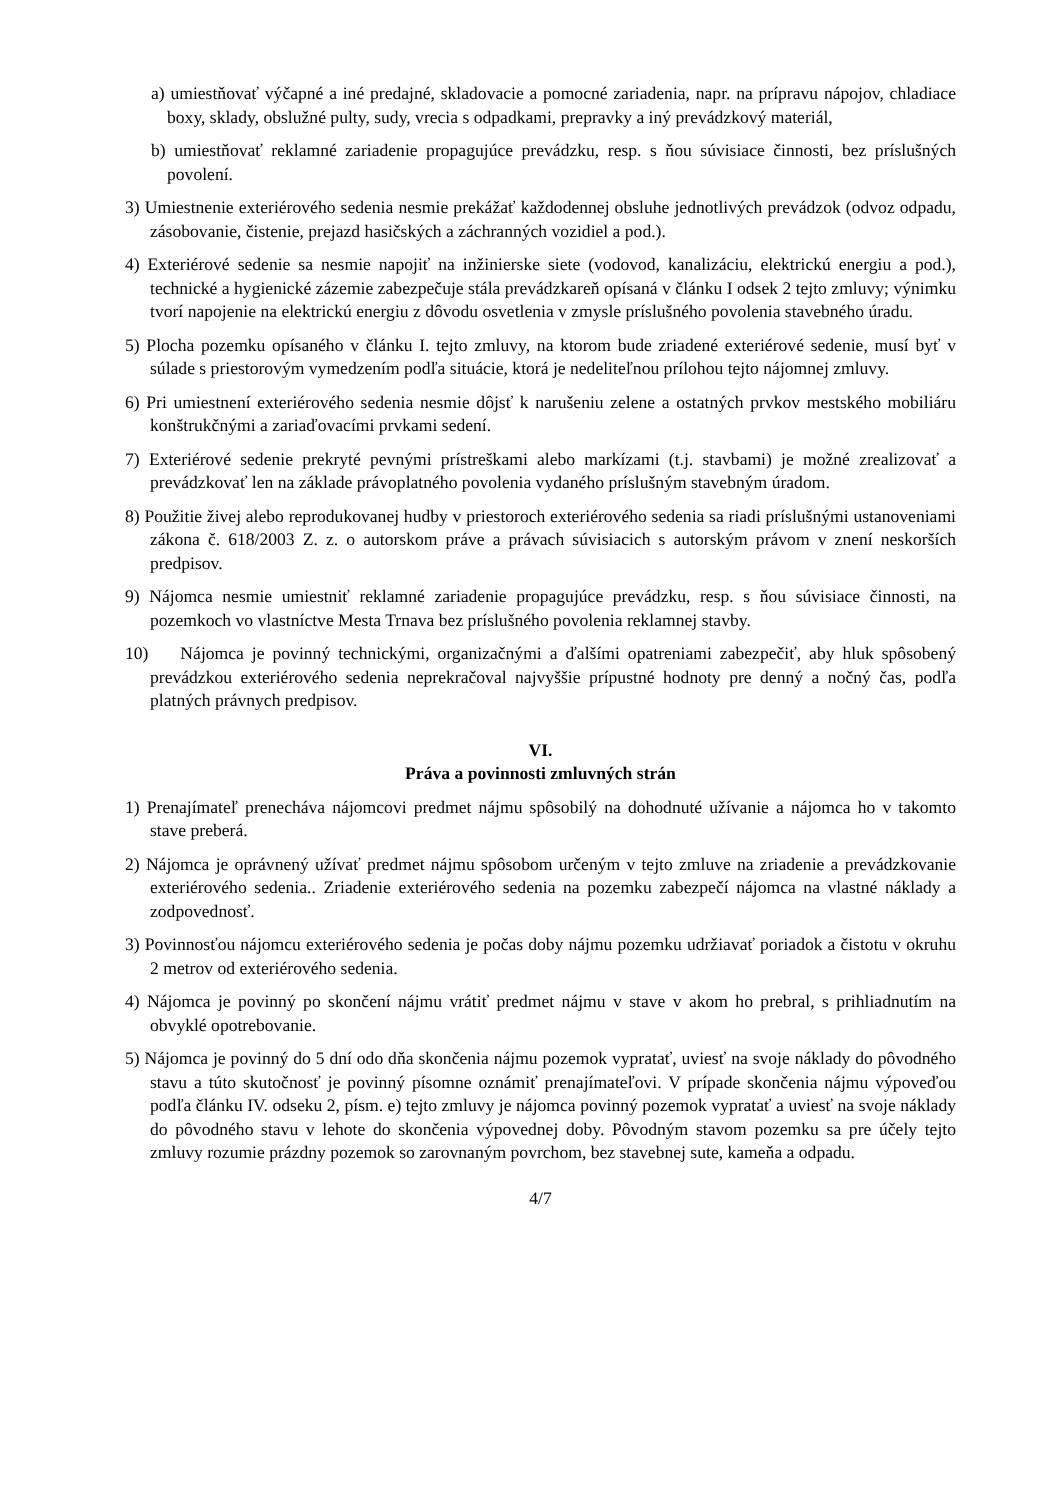a) umiestňovať výčapné a iné predajné, skladovacie a pomocné zariadenia, napr. na prípravu nápojov, chladiace boxy, sklady, obslužné pulty, sudy, vrecia s odpadkami, prepravky a iný prevádzkový materiál,
b) umiestňovať reklamné zariadenie propagujúce prevádzku, resp. s ňou súvisiace činnosti, bez príslušných povolení.
3) Umiestnenie exteriérového sedenia nesmie prekážať každodennej obsluhe jednotlivých prevádzok (odvoz odpadu, zásobovanie, čistenie, prejazd hasičských a záchranných vozidiel a pod.).
4) Exteriérové sedenie sa nesmie napojiť na inžinierske siete (vodovod, kanalizáciu, elektrickú energiu a pod.), technické a hygienické zázemie zabezpečuje stála prevádzkareň opísaná v článku I odsek 2 tejto zmluvy; výnimku tvorí napojenie na elektrickú energiu z dôvodu osvetlenia v zmysle príslušného povolenia stavebného úradu.
5) Plocha pozemku opísaného v článku I. tejto zmluvy, na ktorom bude zriadené exteriérové sedenie, musí byť v súlade s priestorovým vymedzením podľa situácie, ktorá je nedeliteľnou prílohou tejto nájomnej zmluvy.
6) Pri umiestnení exteriérového sedenia nesmie dôjsť k narušeniu zelene a ostatných prvkov mestského mobiliáru konštrukčnými a zariaďovacími prvkami sedení.
7) Exteriérové sedenie prekryté pevnými prístreškami alebo markízami (t.j. stavbami) je možné zrealizovať a prevádzkovať len na základe právoplatného povolenia vydaného príslušným stavebným úradom.
8) Použitie živej alebo reprodukovanej hudby v priestoroch exteriérového sedenia sa riadi príslušnými ustanoveniami zákona č. 618/2003 Z. z. o autorskom práve a právach súvisiacich s autorským právom v znení neskorších predpisov.
9) Nájomca nesmie umiestniť reklamné zariadenie propagujúce prevádzku, resp. s ňou súvisiace činnosti, na pozemkoch vo vlastníctve Mesta Trnava bez príslušného povolenia reklamnej stavby.
10) Nájomca je povinný technickými, organizačnými a ďalšími opatreniami zabezpečiť, aby hluk spôsobený prevádzkou exteriérového sedenia neprekračoval najvyššie prípustné hodnoty pre denný a nočný čas, podľa platných právnych predpisov.
VI.
Práva a povinnosti zmluvných strán
1) Prenajímateľ prenecháva nájomcovi predmet nájmu spôsobilý na dohodnuté užívanie a nájomca ho v takomto stave preberá.
2) Nájomca je oprávnený užívať predmet nájmu spôsobom určeným v tejto zmluve na zriadenie a prevádzkovanie exteriérového sedenia.. Zriadenie exteriérového sedenia na pozemku zabezpečí nájomca na vlastné náklady a zodpovednosť.
3) Povinnosťou nájomcu exteriérového sedenia je počas doby nájmu pozemku udržiavať poriadok a čistotu v okruhu 2 metrov od exteriérového sedenia.
4) Nájomca je povinný po skončení nájmu vrátiť predmet nájmu v stave v akom ho prebral, s prihliadnutím na obvyklé opotrebovanie.
5) Nájomca je povinný do 5 dní odo dňa skončenia nájmu pozemok vypratať, uviesť na svoje náklady do pôvodného stavu a túto skutočnosť je povinný písomne oznámiť prenajímateľovi. V prípade skončenia nájmu výpoveďou podľa článku IV. odseku 2, písm. e) tejto zmluvy je nájomca povinný pozemok vypratať a uviesť na svoje náklady do pôvodného stavu v lehote do skončenia výpovednej doby. Pôvodným stavom pozemku sa pre účely tejto zmluvy rozumie prázdny pozemok so zarovnaným povrchom, bez stavebnej sute, kameňa a odpadu.
4/7